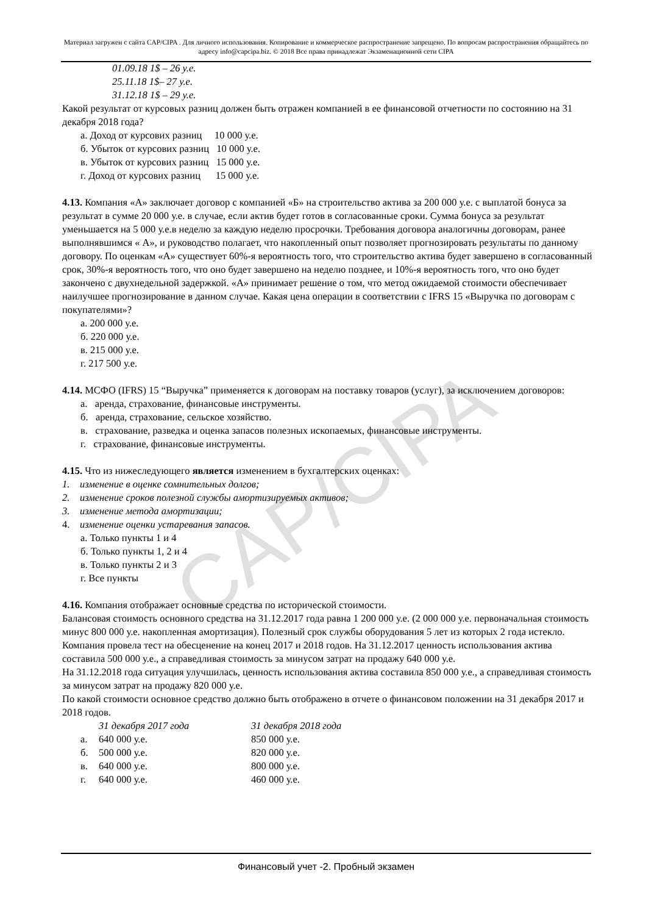CAP/CIPA
Материал загружен с сайта CAP/CIPA . Для личного использования. Копирование и коммерческое распространение запрещено. По вопросам распространения обращайтесь по адресу info@capcipa.biz. © 2018 Все права принадлежат Экзаменационной сети CIPA
01.09.18 1$ – 26 у.е.
25.11.18 1$– 27 у.е.
31.12.18 1$ – 29 у.е.
Какой результат от курсовых разниц должен быть отражен компанией в ее финансовой отчетности по состоянию на 31 декабря 2018 года?
а. Доход от курсових разниц 10 000 у.е.
б. Убыток от курсових разниц 10 000 у.е.
в. Убыток от курсових разниц 15 000 у.е.
г. Доход от курсових разниц 15 000 у.е.
4.13. Компания «А» заключает договор с компанией «Б» на строительство актива за 200 000 у.е. с выплатой бонуса за результат в сумме 20 000 у.е. в случае, если актив будет готов в согласованные сроки. Сумма бонуса за результат уменьшается на 5 000 у.е.в неделю за каждую неделю просрочки. Требования договора аналогичны договорам, ранее выполнявшимся « А», и руководство полагает, что накопленный опыт позволяет прогнозировать результаты по данному договору. По оценкам «А» существует 60%-я вероятность того, что строительство актива будет завершено в согласованный срок, 30%-я вероятность того, что оно будет завершено на неделю позднее, и 10%-я вероятность того, что оно будет закончено с двухнедельной задержкой. «А» принимает решение о том, что метод ожидаемой стоимости обеспечивает наилучшее прогнозирование в данном случае. Какая цена операции в соответствии с IFRS 15 «Выручка по договорам с покупателями»?
а. 200 000 у.е.
б. 220 000 у.е.
в. 215 000 у.е.
г. 217 500 у.е.
4.14. МСФО (IFRS) 15 “Выручка” применяется к договорам на поставку товаров (услуг), за исключением договоров:
а. аренда, страхование, финансовые инструменты.
б. аренда, страхование, сельское хозяйство.
в. страхование, разведка и оценка запасов полезных ископаемых, финансовые инструменты.
г. страхование, финансовые инструменты.
4.15. Что из нижеследующего является изменением в бухгалтерских оценках:
1. изменение в оценке сомнительных долгов;
2. изменение сроков полезной службы амортизируемых активов;
3. изменение метода амортизации;
4. изменение оценки устаревания запасов.
а. Только пункты 1 и 4
б. Только пункты 1, 2 и 4
в. Только пункты 2 и 3
г. Все пункты
4.16. Компания отображает основные средства по исторической стоимости.
Балансовая стоимость основного средства на 31.12.2017 года равна 1 200 000 у.е. (2 000 000 у.е. первоначальная стоимость минус 800 000 у.е. накопленная амортизация). Полезный срок службы оборудования 5 лет из которых 2 года истекло. Компания провела тест на обесценение на конец 2017 и 2018 годов. На 31.12.2017 ценность использования актива составила 500 000 у.е., а справедливая стоимость за минусом затрат на продажу 640 000 у.е.
На 31.12.2018 года ситуация улучшилась, ценность использования актива составила 850 000 у.е., а справедливая стоимость за минусом затрат на продажу 820 000 у.е.
По какой стоимости основное средство должно быть отображено в отчете о финансовом положении на 31 декабря 2017 и 2018 годов.
| | 31 декабря 2017 года | 31 декабря 2018 года |
| --- | --- | --- |
| а. | 640 000 у.е. | 850 000 у.е. |
| б. | 500 000 у.е. | 820 000 у.е. |
| в. | 640 000 у.е. | 800 000 у.е. |
| г. | 640 000 у.е. | 460 000 у.е. |
Финансовый учет -2. Пробный экзамен